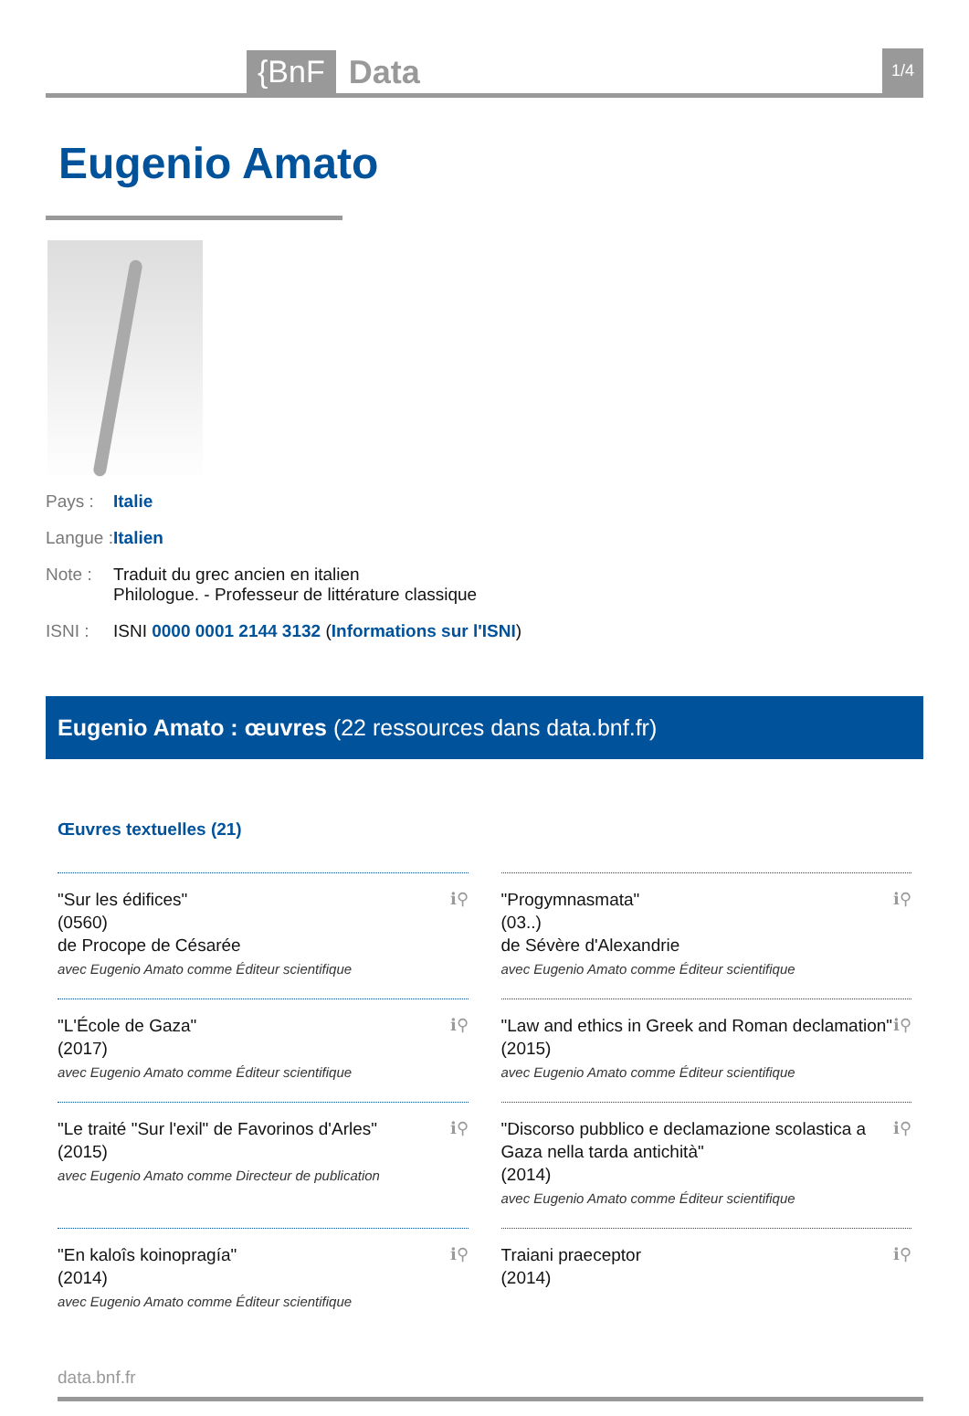{BnF Data 1/4
Eugenio Amato
Pays : Italie
Langue : Italien
Note : Traduit du grec ancien en italien
Philologue. - Professeur de littérature classique
ISNI : ISNI 0000 0001 2144 3132 (Informations sur l'ISNI)
Eugenio Amato : œuvres (22 ressources dans data.bnf.fr)
Œuvres textuelles (21)
"Sur les édifices"
(0560)
de Procope de Césarée
avec Eugenio Amato comme Éditeur scientifique
ℹ⚲
"Progymnasmata"
(03..)
de Sévère d'Alexandrie
avec Eugenio Amato comme Éditeur scientifique
ℹ⚲
"L'École de Gaza"
(2017)
avec Eugenio Amato comme Éditeur scientifique
ℹ⚲
"Law and ethics in Greek and Roman declamation"
(2015)
avec Eugenio Amato comme Éditeur scientifique
ℹ⚲
"Le traité "Sur l'exil" de Favorinos d'Arles"
(2015)
avec Eugenio Amato comme Directeur de publication
ℹ⚲
"Discorso pubblico e declamazione scolastica a Gaza nella tarda antichità"
(2014)
avec Eugenio Amato comme Éditeur scientifique
ℹ⚲
"En kaloîs koinopragía"
(2014)
avec Eugenio Amato comme Éditeur scientifique
ℹ⚲
Traiani praeceptor
(2014)
ℹ⚲
data.bnf.fr